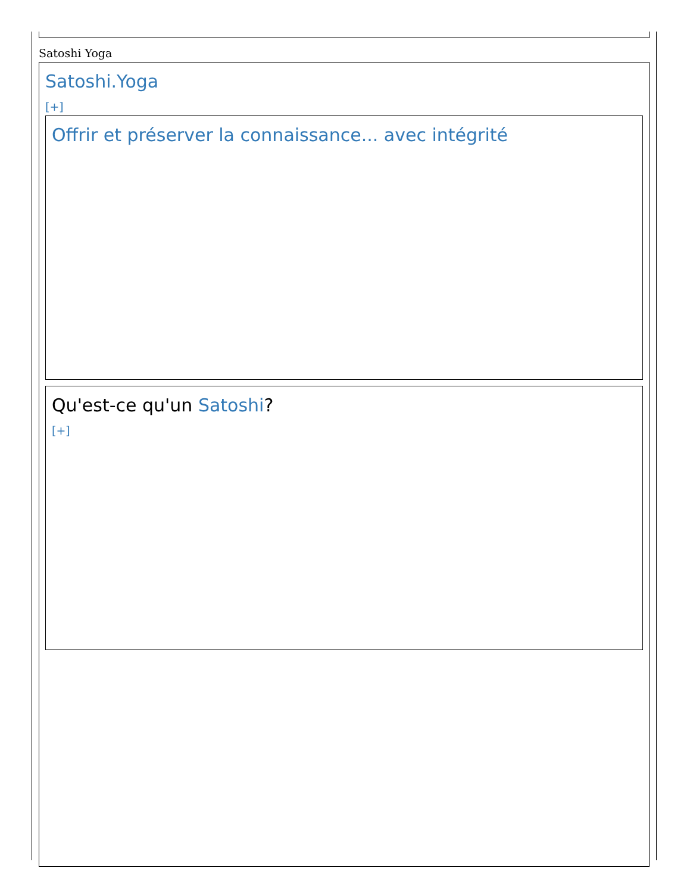Satoshi Yoga
Satoshi.Yoga
[+]
Offrir et préserver la connaissance... avec intégrité
Qu'est-ce qu'un Satoshi?
[+]